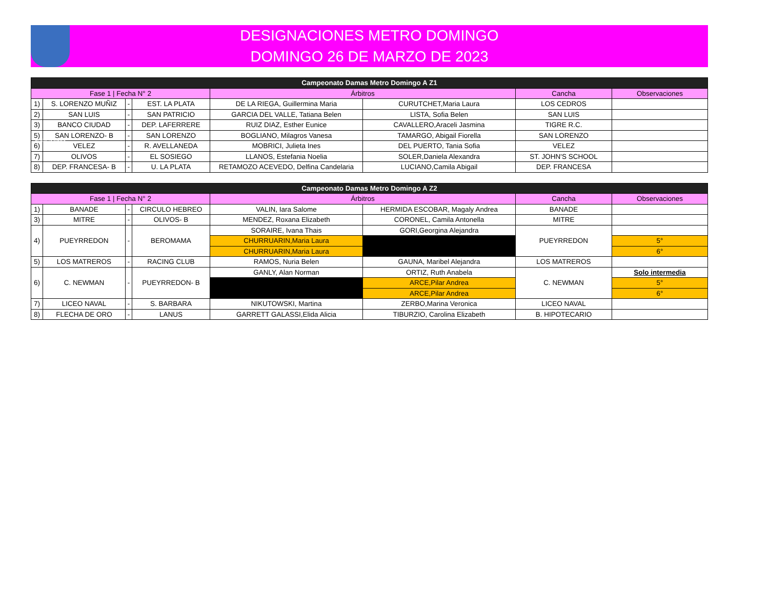BUENOS AIRES
DESIGNACIONES METRO DOMINGO
DOMINGO 26 DE MARZO DE 2023
| Campeonato Damas Metro Domingo A Z1 | | | | | | | |
| --- | --- | --- | --- | --- | --- | --- | --- |
| Fase 1 / Fecha N° 2 | | | | Árbitros | | Cancha | Observaciones |
| 1) | S. LORENZO MUÑIZ | - | EST. LA PLATA | DE LA RIEGA, Guillermina Maria | CURUTCHET,Maria Laura | LOS CEDROS | |
| 2) | SAN LUIS | - | SAN PATRICIO | GARCIA DEL VALLE, Tatiana Belen | LISTA, Sofia Belen | SAN LUIS | |
| 3) | BANCO CIUDAD | - | DEP. LAFERRERE | RUIZ DIAZ, Esther Eunice | CAVALLERO,Araceli Jasmina | TIGRE R.C. | |
| 5) | SAN LORENZO- B | - | SAN LORENZO | BOGLIANO, Milagros Vanesa | TAMARGO, Abigail Fiorella | SAN LORENZO | |
| 6) | VELEZ | - | R. AVELLANEDA | MOBRICI, Julieta Ines | DEL PUERTO, Tania Sofia | VELEZ | |
| 7) | OLIVOS | - | EL SOSIEGO | LLANOS, Estefania Noelia | SOLER,Daniela Alexandra | ST. JOHN'S SCHOOL | |
| 8) | DEP. FRANCESA- B | - | U. LA PLATA | RETAMOZO ACEVEDO, Delfina Candelaria | LUCIANO,Camila Abigail | DEP. FRANCESA | |
| Campeonato Damas Metro Domingo A Z2 | | | | | | | |
| --- | --- | --- | --- | --- | --- | --- | --- |
| Fase 1 / Fecha N° 2 | | | | Árbitros | | Cancha | Observaciones |
| 1) | BANADE | - | CIRCULO HEBREO | VALIN, Iara Salome | HERMIDA ESCOBAR, Magaly Andrea | BANADE | |
| 3) | MITRE | - | OLIVOS- B | MENDEZ, Roxana Elizabeth | CORONEL, Camila Antonella | MITRE | |
| 4) | PUEYRREDON | - | BEROMAMA | SORAIRE, Ivana Thais | GORI,Georgina Alejandra | PUEYRREDON | |
| | | | | CHURRUARIN,Maria Laura | | | 5° |
| | | | | CHURRUARIN,Maria Laura | | | 6° |
| 5) | LOS MATREROS | - | RACING CLUB | RAMOS, Nuria Belen | GAUNA, Maribel Alejandra | LOS MATREROS | |
| 6) | C. NEWMAN | - | PUEYRREDON- B | GANLY, Alan Norman | ORTIZ, Ruth Anabela | C. NEWMAN | Solo intermedia |
| | | | | | ARCE,Pilar Andrea | | 5° |
| | | | | | ARCE,Pilar Andrea | | 6° |
| 7) | LICEO NAVAL | - | S. BARBARA | NIKUTOWSKI, Martina | ZERBO,Marina Veronica | LICEO NAVAL | |
| 8) | FLECHA DE ORO | - | LANUS | GARRETT GALASSI,Elida Alicia | TIBURZIO, Carolina Elizabeth | B. HIPOTECARIO | |